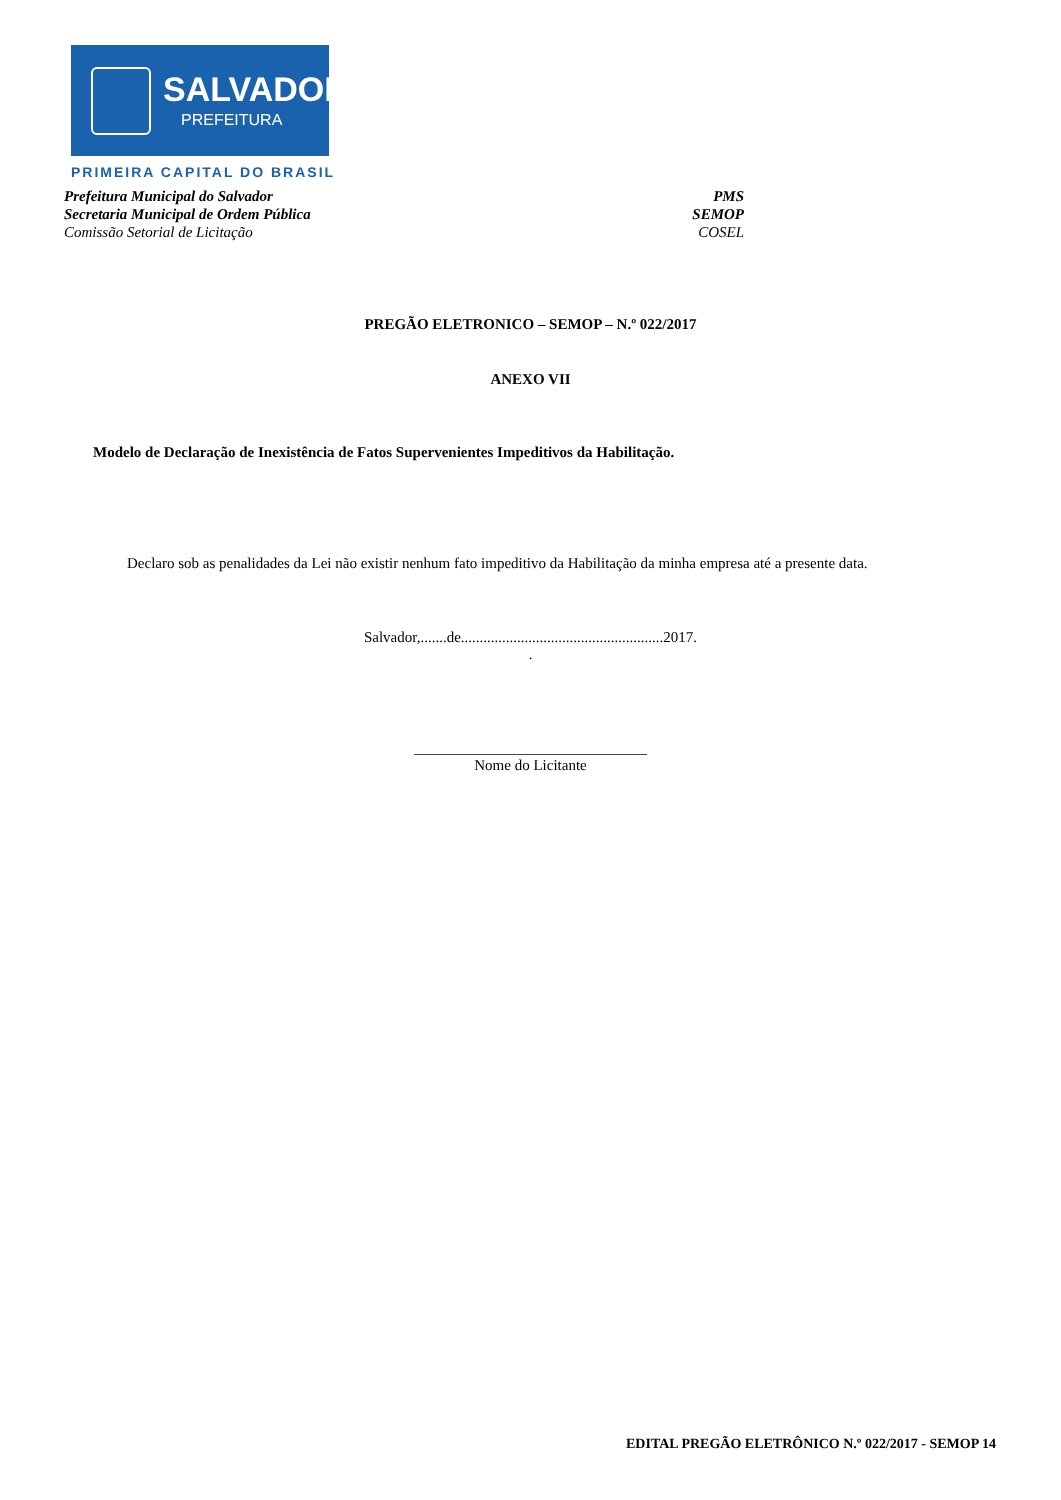SALVADOR
PREFEITURA
PRIMEIRA CAPITAL DO BRASIL
Prefeitura Municipal do Salvador PMS
Secretaria Municipal de Ordem Pública SEMOP
Comissão Setorial de Licitação COSEL
PREGÃO ELETRONICO – SEMOP – N.º 022/2017
ANEXO VII
Modelo de Declaração de Inexistência de Fatos Supervenientes Impeditivos da Habilitação.
Declaro sob as penalidades da Lei não existir nenhum fato impeditivo da Habilitação da minha empresa até a presente data.
Salvador,.......de......................................................2017.
.
_______________________________
Nome do Licitante
EDITAL PREGÃO ELETRÔNICO N.º 022/2017 - SEMOP 14